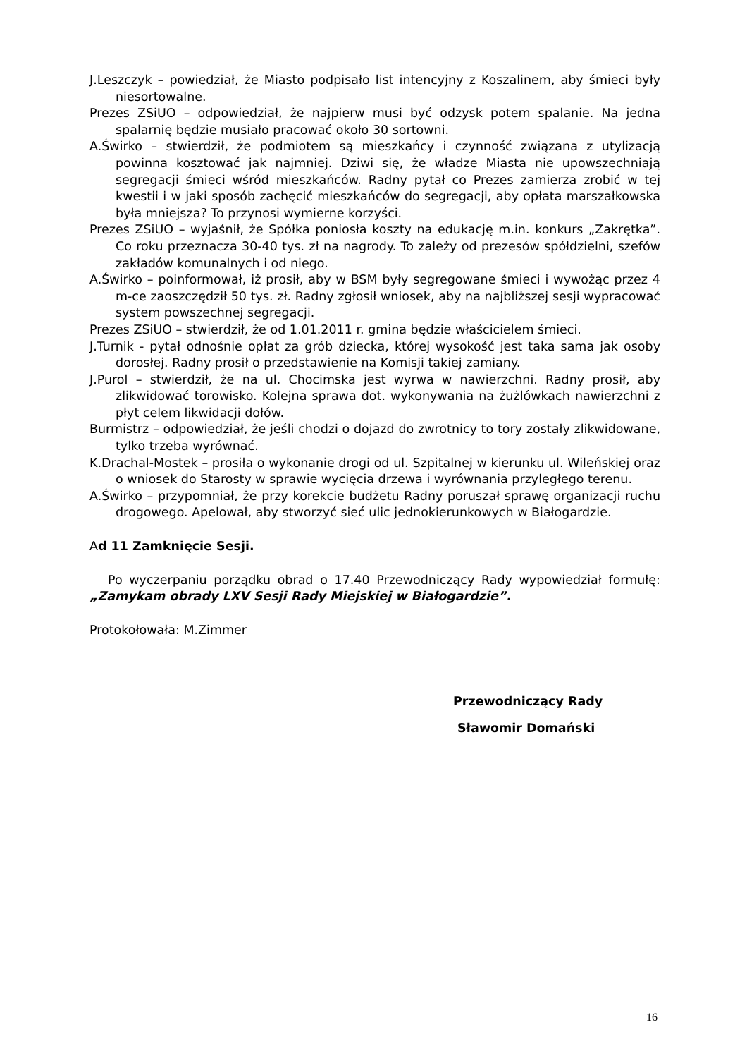J.Leszczyk – powiedział, że Miasto podpisało list intencyjny z Koszalinem, aby śmieci były niesortowalne.
Prezes ZSiUO – odpowiedział, że najpierw musi być odzysk potem spalanie. Na jedna spalarnię będzie musiało pracować około 30 sortowni.
A.Świrko – stwierdził, że podmiotem są mieszkańcy i czynność związana z utylizacją powinna kosztować jak najmniej. Dziwi się, że władze Miasta nie upowszechniają segregacji śmieci wśród mieszkańców. Radny pytał co Prezes zamierza zrobić w tej kwestii i w jaki sposób zachęcić mieszkańców do segregacji, aby opłata marszałkowska była mniejsza? To przynosi wymierne korzyści.
Prezes ZSiUO – wyjaśnił, że Spółka poniosła koszty na edukację m.in. konkurs „Zakrętka”. Co roku przeznacza 30-40 tys. zł na nagrody. To zależy od prezesów spółdzielni, szefów zakładów komunalnych i od niego.
A.Świrko – poinformował, iż prosił, aby w BSM były segregowane śmieci i wywożąc przez 4 m-ce zaoszczędził 50 tys. zł. Radny zgłosił wniosek, aby na najbliższej sesji wypracować system powszechnej segregacji.
Prezes ZSiUO – stwierdził, że od 1.01.2011 r. gmina będzie właścicielem śmieci.
J.Turnik - pytał odnośnie opłat za grób dziecka, której wysokość jest taka sama jak osoby dorosłej. Radny prosił o przedstawienie na Komisji takiej zamiany.
J.Purol – stwierdził, że na ul. Chocimska jest wyrwa w nawierzchni. Radny prosił, aby zlikwidować torowisko. Kolejna sprawa dot. wykonywania na żużlówkach nawierzchni z płyt celem likwidacji dołów.
Burmistrz – odpowiedział, że jeśli chodzi o dojazd do zwrotnicy to tory zostały zlikwidowane, tylko trzeba wyrównać.
K.Drachal-Mostek – prosiła o wykonanie drogi od ul. Szpitalnej w kierunku ul. Wileńskiej oraz o wniosek do Starosty w sprawie wycięcia drzewa i wyrównania przyległego terenu.
A.Świrko – przypomniał, że przy korekcie budżetu Radny poruszał sprawę organizacji ruchu drogowego. Apelował, aby stworzyć sieć ulic jednokierunkowych w Białogardzie.
Ad 11 Zamknięcie Sesji.
Po wyczerpaniu porządku obrad o 17.40 Przewodniczący Rady wypowiedział formułę: „Zamykam obrady LXV Sesji Rady Miejskiej w Białogardzie”.
Protokołowała: M.Zimmer
Przewodniczący Rady
Sławomir Domański
16